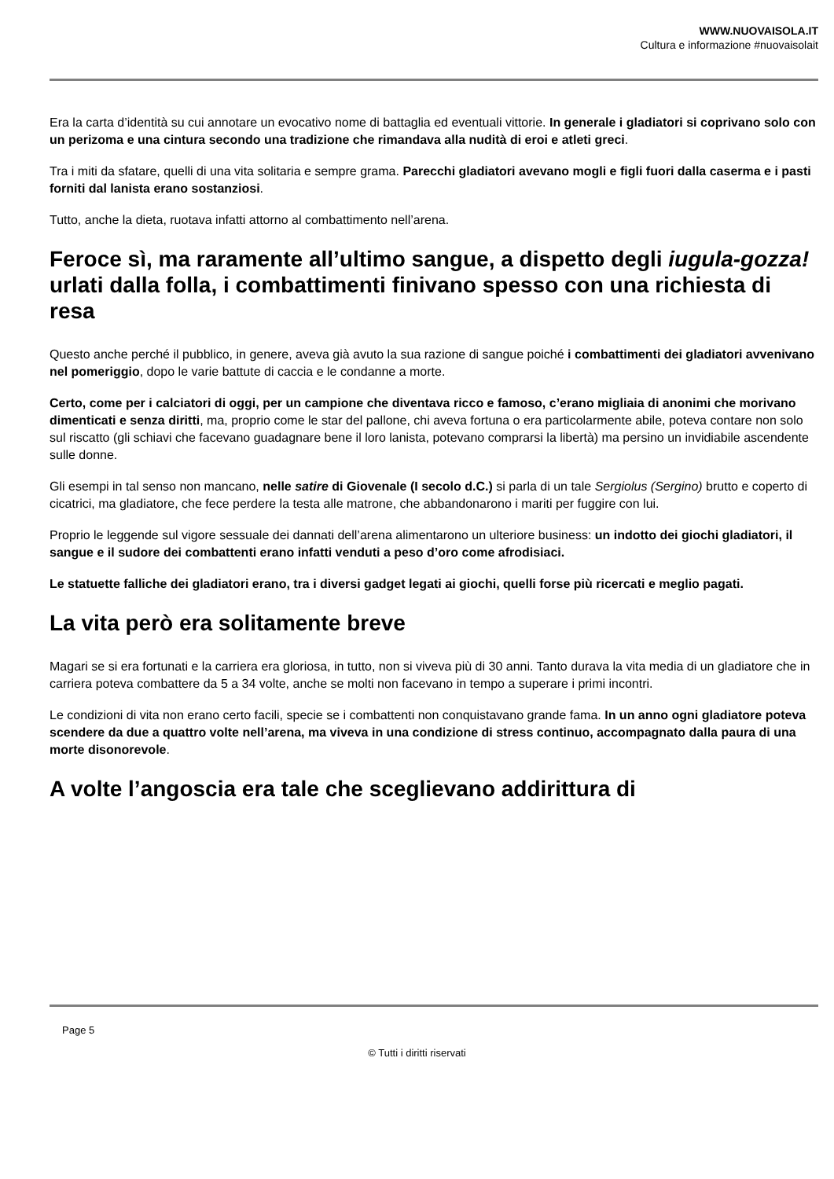WWW.NUOVAISOLA.IT
Cultura e informazione #nuovaisolait
Era la carta d’identità su cui annotare un evocativo nome di battaglia ed eventuali vittorie. In generale i gladiatori si coprivano solo con un perizoma e una cintura secondo una tradizione che rimandava alla nudità di eroi e atleti greci.
Tra i miti da sfatare, quelli di una vita solitaria e sempre grama. Parecchi gladiatori avevano mogli e figli fuori dalla caserma e i pasti forniti dal lanista erano sostanziosi.
Tutto, anche la dieta, ruotava infatti attorno al combattimento nell’arena.
Feroce sì, ma raramente all’ultimo sangue, a dispetto degli iugula-gozza! urlati dalla folla, i combattimenti finivano spesso con una richiesta di resa
Questo anche perché il pubblico, in genere, aveva già avuto la sua razione di sangue poiché i combattimenti dei gladiatori avvenivano nel pomeriggio, dopo le varie battute di caccia e le condanne a morte.
Certo, come per i calciatori di oggi, per un campione che diventava ricco e famoso, c’erano migliaia di anonimi che morivano dimenticati e senza diritti, ma, proprio come le star del pallone, chi aveva fortuna o era particolarmente abile, poteva contare non solo sul riscatto (gli schiavi che facevano guadagnare bene il loro lanista, potevano comprarsi la libertà) ma persino un invidiabile ascendente sulle donne.
Gli esempi in tal senso non mancano, nelle satire di Giovenale (I secolo d.C.) si parla di un tale Sergiolus (Sergino) brutto e coperto di cicatrici, ma gladiatore, che fece perdere la testa alle matrone, che abbandonarono i mariti per fuggire con lui.
Proprio le leggende sul vigore sessuale dei dannati dell’arena alimentarono un ulteriore business: un indotto dei giochi gladiatori, il sangue e il sudore dei combattenti erano infatti venduti a peso d’oro come afrodisiaci.
Le statuette falliche dei gladiatori erano, tra i diversi gadget legati ai giochi, quelli forse più ricercati e meglio pagati.
La vita però era solitamente breve
Magari se si era fortunati e la carriera era gloriosa, in tutto, non si viveva più di 30 anni. Tanto durava la vita media di un gladiatore che in carriera poteva combattere da 5 a 34 volte, anche se molti non facevano in tempo a superare i primi incontri.
Le condizioni di vita non erano certo facili, specie se i combattenti non conquistavano grande fama. In un anno ogni gladiatore poteva scendere da due a quattro volte nell’arena, ma viveva in una condizione di stress continuo, accompagnato dalla paura di una morte disonorevole.
A volte l’angoscia era tale che sceglievano addirittura di
Page 5
© Tutti i diritti riservati